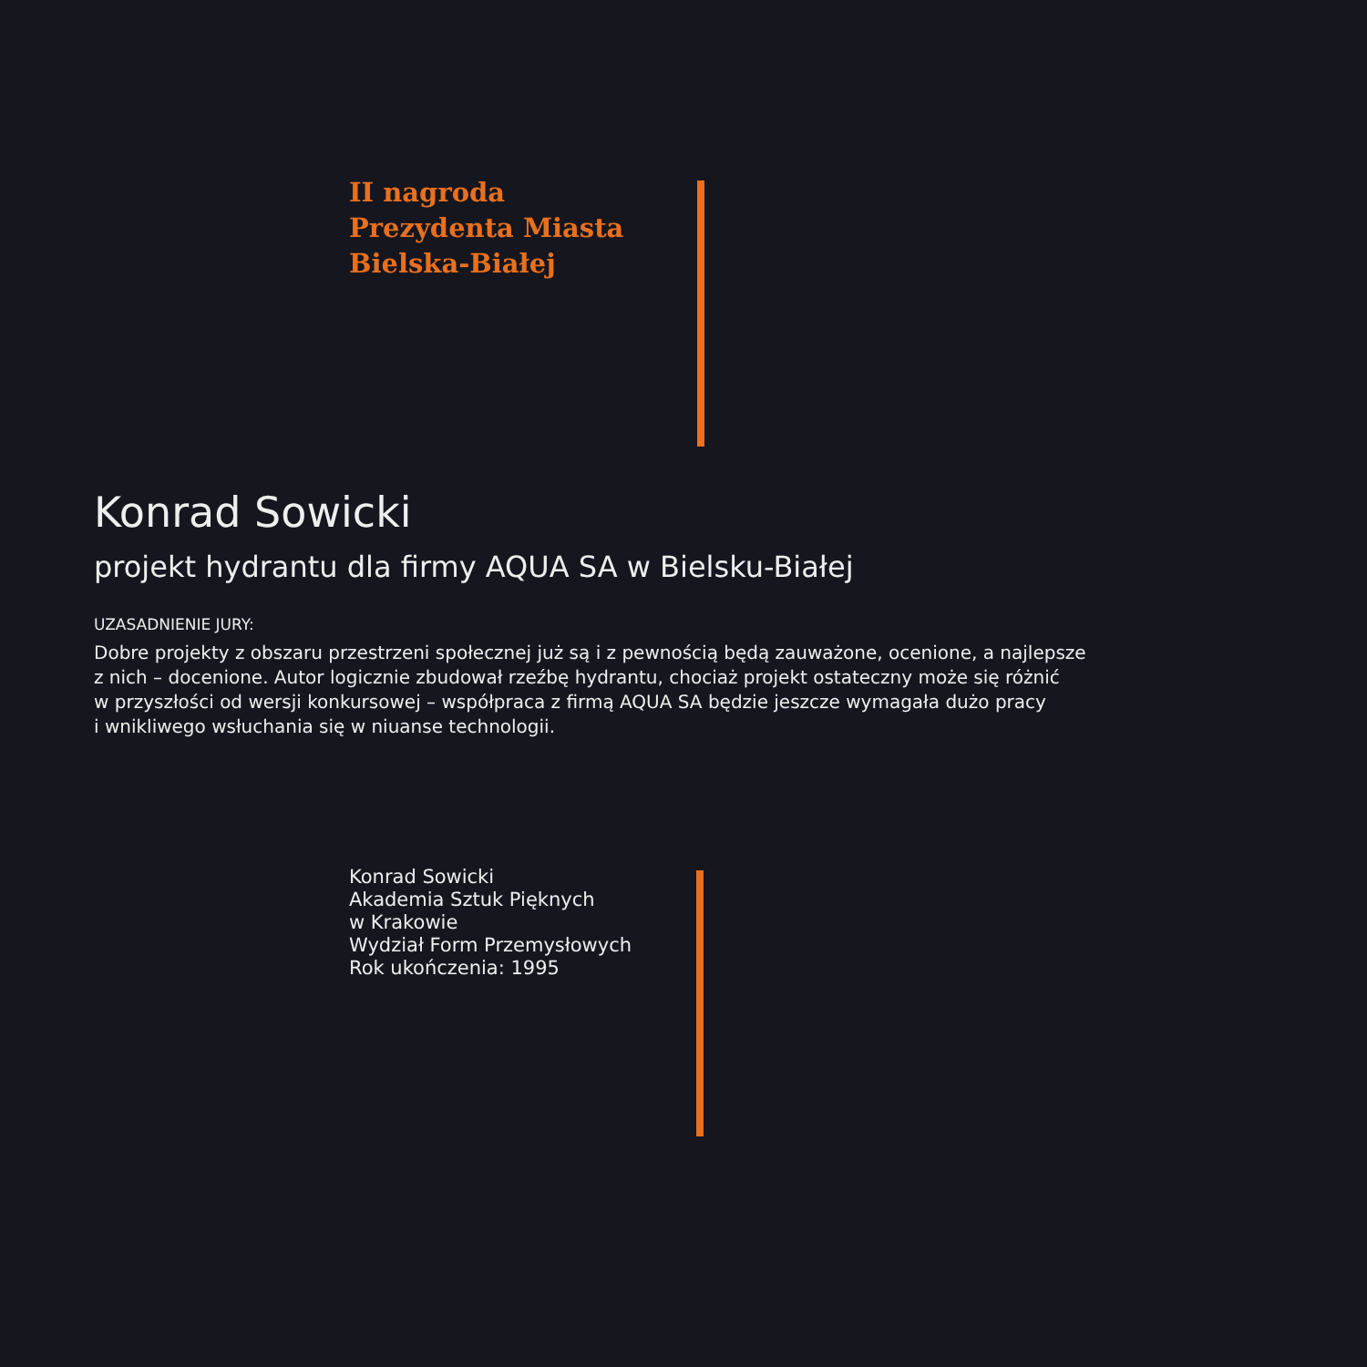II nagroda
Prezydenta Miasta
Bielska-Białej
Konrad Sowicki
projekt hydrantu dla firmy AQUA SA w Bielsku-Białej
UZASADNIENIE JURY:
Dobre projekty z obszaru przestrzeni społecznej już są i z pewnością będą zauważone, ocenione, a najlepsze
z nich – docenione. Autor logicznie zbudował rzeźbę hydrantu, chociaż projekt ostateczny może się różnić
w przyszłości od wersji konkursowej – współpraca z firmą AQUA SA będzie jeszcze wymagała dużo pracy
i wnikliwego wsłuchania się w niuanse technologii.
Konrad Sowicki
Akademia Sztuk Pięknych
w Krakowie
Wydział Form Przemysłowych
Rok ukończenia: 1995